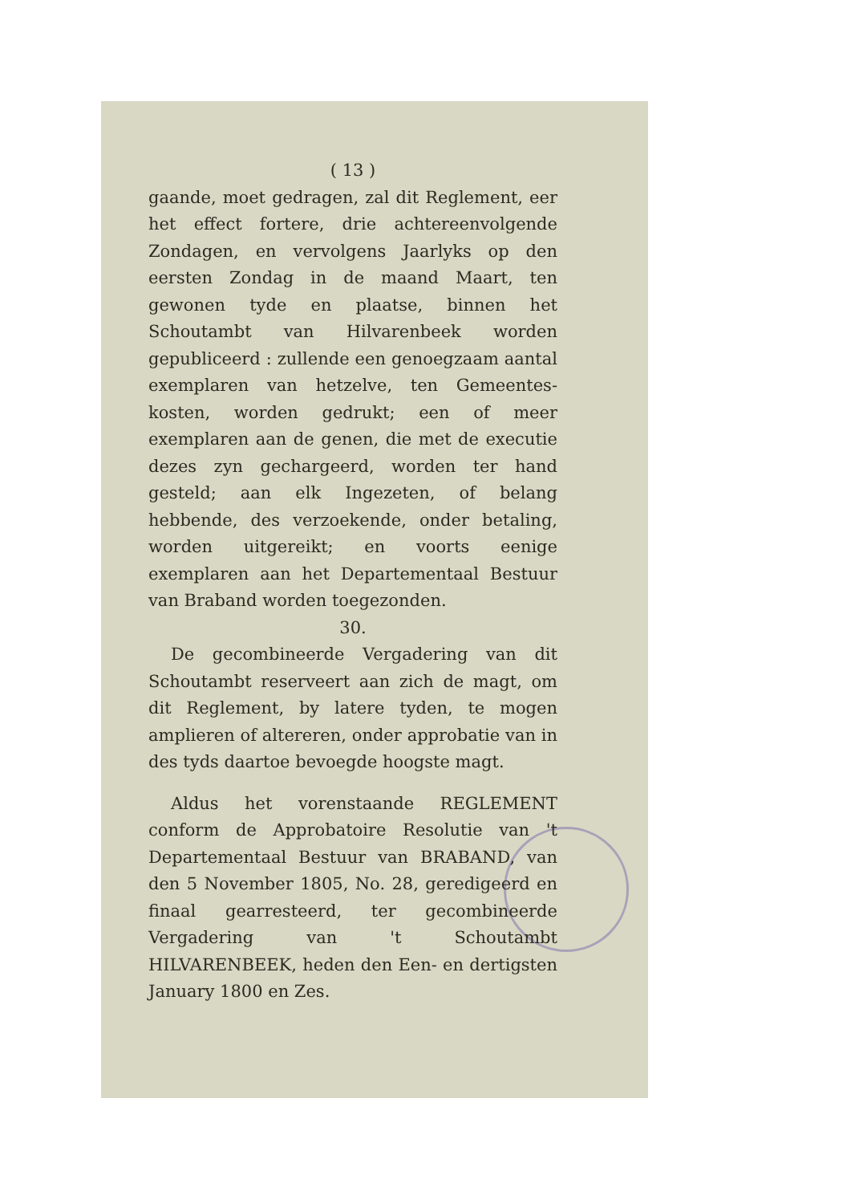( 13 )
gaande, moet gedragen, zal dit Reglement, eer het effect fortere, drie achtereenvolgende Zondagen, en vervolgens Jaarlyks op den eersten Zondag in de maand Maart, ten gewonen tyde en plaatse, binnen het Schoutambt van Hilvarenbeek worden gepubliceerd : zullende een genoegzaam aantal exemplaren van hetzelve, ten Gemeentes-kosten, worden gedrukt; een of meer exemplaren aan de genen, die met de executie dezes zyn gechargeerd, worden ter hand gesteld; aan elk Ingezeten, of belang hebbende, des verzoekende, onder betaling, worden uitgereikt; en voorts eenige exemplaren aan het Departementaal Bestuur van Braband worden toegezonden.
30.
De gecombineerde Vergadering van dit Schoutambt reserveert aan zich de magt, om dit Reglement, by latere tyden, te mogen amplieren of altereren, onder approbatie van in des tyds daartoe bevoegde hoogste magt.
Aldus het vorenstaande REGLEMENT conform de Approbatoire Resolutie van 't Departementaal Bestuur van BRABAND, van den 5 November 1805, No. 28, geredigeerd en finaal gearresteerd, ter gecombineerde Vergadering van 't Schoutambt HILVARENBEEK, heden den Een- en dertigsten January 1800 en Zes.